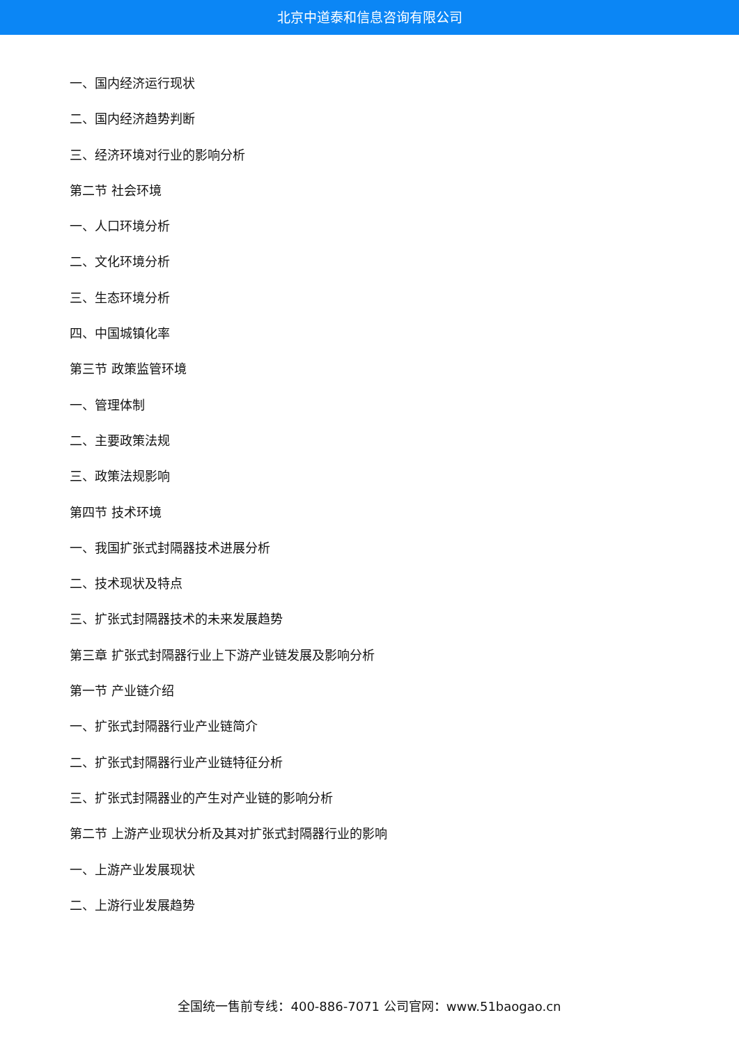北京中道泰和信息咨询有限公司
一、国内经济运行现状
二、国内经济趋势判断
三、经济环境对行业的影响分析
第二节 社会环境
一、人口环境分析
二、文化环境分析
三、生态环境分析
四、中国城镇化率
第三节 政策监管环境
一、管理体制
二、主要政策法规
三、政策法规影响
第四节 技术环境
一、我国扩张式封隔器技术进展分析
二、技术现状及特点
三、扩张式封隔器技术的未来发展趋势
第三章 扩张式封隔器行业上下游产业链发展及影响分析
第一节 产业链介绍
一、扩张式封隔器行业产业链简介
二、扩张式封隔器行业产业链特征分析
三、扩张式封隔器业的产生对产业链的影响分析
第二节 上游产业现状分析及其对扩张式封隔器行业的影响
一、上游产业发展现状
二、上游行业发展趋势
全国统一售前专线：400-886-7071 公司官网：www.51baogao.cn